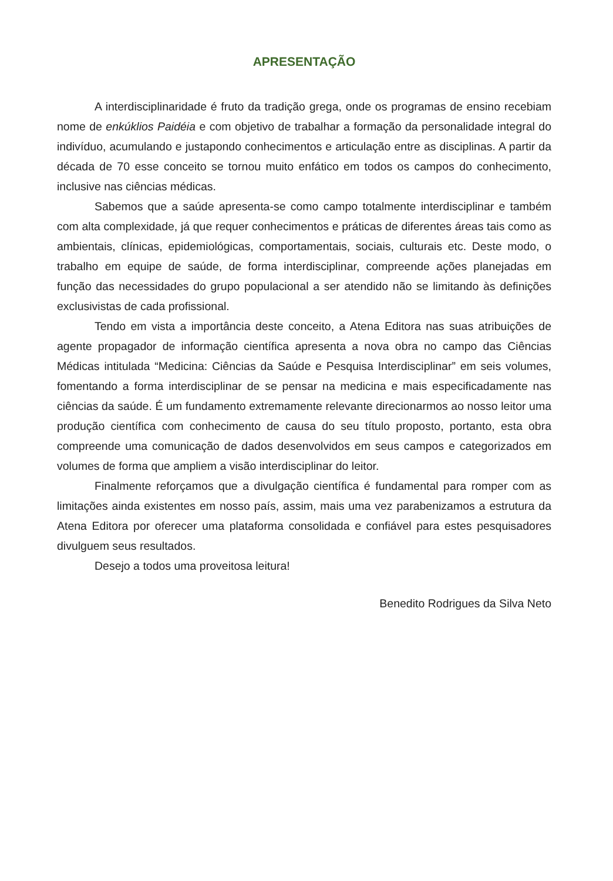APRESENTAÇÃO
A interdisciplinaridade é fruto da tradição grega, onde os programas de ensino recebiam nome de enkúklios Paidéia e com objetivo de trabalhar a formação da personalidade integral do indivíduo, acumulando e justapondo conhecimentos e articulação entre as disciplinas. A partir da década de 70 esse conceito se tornou muito enfático em todos os campos do conhecimento, inclusive nas ciências médicas.
Sabemos que a saúde apresenta-se como campo totalmente interdisciplinar e também com alta complexidade, já que requer conhecimentos e práticas de diferentes áreas tais como as ambientais, clínicas, epidemiológicas, comportamentais, sociais, culturais etc. Deste modo, o trabalho em equipe de saúde, de forma interdisciplinar, compreende ações planejadas em função das necessidades do grupo populacional a ser atendido não se limitando às definições exclusivistas de cada profissional.
Tendo em vista a importância deste conceito, a Atena Editora nas suas atribuições de agente propagador de informação científica apresenta a nova obra no campo das Ciências Médicas intitulada “Medicina: Ciências da Saúde e Pesquisa Interdisciplinar” em seis volumes, fomentando a forma interdisciplinar de se pensar na medicina e mais especificadamente nas ciências da saúde. É um fundamento extremamente relevante direcionarmos ao nosso leitor uma produção científica com conhecimento de causa do seu título proposto, portanto, esta obra compreende uma comunicação de dados desenvolvidos em seus campos e categorizados em volumes de forma que ampliem a visão interdisciplinar do leitor.
Finalmente reforçamos que a divulgação científica é fundamental para romper com as limitações ainda existentes em nosso país, assim, mais uma vez parabenizamos a estrutura da Atena Editora por oferecer uma plataforma consolidada e confiável para estes pesquisadores divulguem seus resultados.
Desejo a todos uma proveitosa leitura!
Benedito Rodrigues da Silva Neto